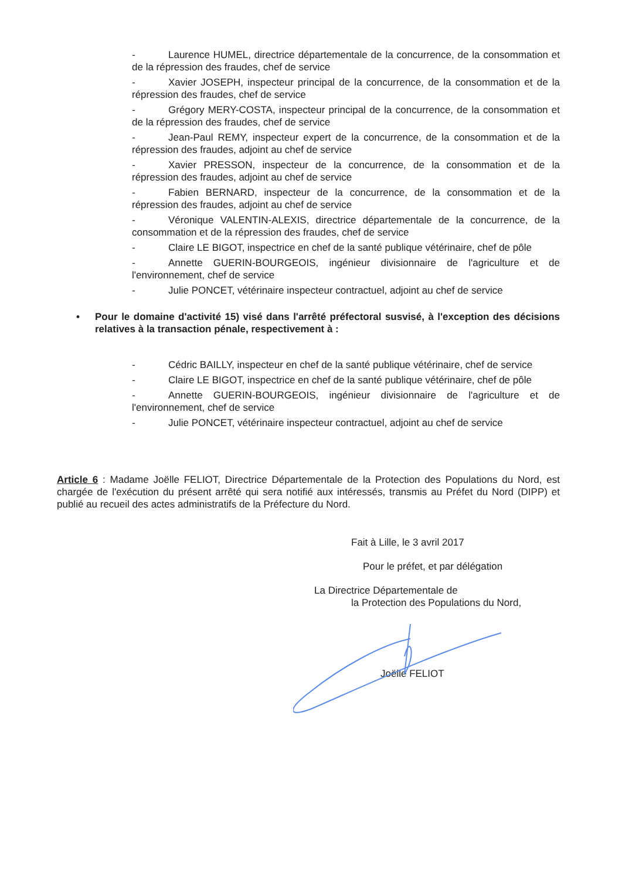- Laurence HUMEL, directrice départementale de la concurrence, de la consommation et de la répression des fraudes, chef de service
- Xavier JOSEPH, inspecteur principal de la concurrence, de la consommation et de la répression des fraudes, chef de service
- Grégory MERY-COSTA, inspecteur principal de la concurrence, de la consommation et de la répression des fraudes, chef de service
- Jean-Paul REMY, inspecteur expert de la concurrence, de la consommation et de la répression des fraudes, adjoint au chef de service
- Xavier PRESSON, inspecteur de la concurrence, de la consommation et de la répression des fraudes, adjoint au chef de service
- Fabien BERNARD, inspecteur de la concurrence, de la consommation et de la répression des fraudes, adjoint au chef de service
- Véronique VALENTIN-ALEXIS, directrice départementale de la concurrence, de la consommation et de la répression des fraudes, chef de service
- Claire LE BIGOT, inspectrice en chef de la santé publique vétérinaire, chef de pôle
- Annette GUERIN-BOURGEOIS, ingénieur divisionnaire de l'agriculture et de l'environnement, chef de service
- Julie PONCET, vétérinaire inspecteur contractuel, adjoint au chef de service
•
Pour le domaine d'activité 15) visé dans l'arrêté préfectoral susvisé, à l'exception des décisions relatives à la transaction pénale, respectivement à :
- Cédric BAILLY, inspecteur en chef de la santé publique vétérinaire, chef de service
- Claire LE BIGOT, inspectrice en chef de la santé publique vétérinaire, chef de pôle
- Annette GUERIN-BOURGEOIS, ingénieur divisionnaire de l'agriculture et de l'environnement, chef de service
- Julie PONCET, vétérinaire inspecteur contractuel, adjoint au chef de service
Article 6 : Madame Joëlle FELIOT, Directrice Départementale de la Protection des Populations du Nord, est chargée de l'exécution du présent arrêté qui sera notifié aux intéressés, transmis au Préfet du Nord (DIPP) et publié au recueil des actes administratifs de la Préfecture du Nord.
Fait à Lille, le 3 avril 2017
Pour le préfet, et par délégation
La Directrice Départementale de
la Protection des Populations du Nord,
Joëlle FELIOT